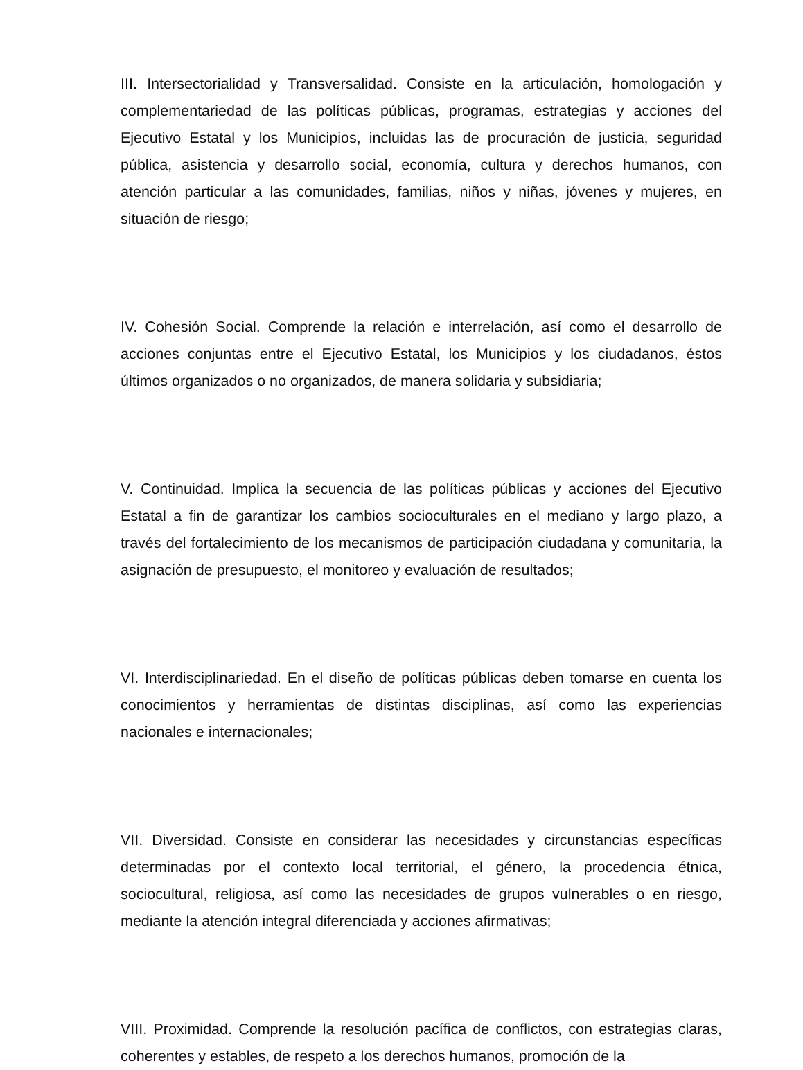III. Intersectorialidad y Transversalidad. Consiste en la articulación, homologación y complementariedad de las políticas públicas, programas, estrategias y acciones del Ejecutivo Estatal y los Municipios, incluidas las de procuración de justicia, seguridad pública, asistencia y desarrollo social, economía, cultura y derechos humanos, con atención particular a las comunidades, familias, niños y niñas, jóvenes y mujeres, en situación de riesgo;
IV. Cohesión Social. Comprende la relación e interrelación, así como el desarrollo de acciones conjuntas entre el Ejecutivo Estatal, los Municipios y los ciudadanos, éstos últimos organizados o no organizados, de manera solidaria y subsidiaria;
V. Continuidad. Implica la secuencia de las políticas públicas y acciones del Ejecutivo Estatal a fin de garantizar los cambios socioculturales en el mediano y largo plazo, a través del fortalecimiento de los mecanismos de participación ciudadana y comunitaria, la asignación de presupuesto, el monitoreo y evaluación de resultados;
VI. Interdisciplinariedad. En el diseño de políticas públicas deben tomarse en cuenta los conocimientos y herramientas de distintas disciplinas, así como las experiencias nacionales e internacionales;
VII. Diversidad. Consiste en considerar las necesidades y circunstancias específicas determinadas por el contexto local territorial, el género, la procedencia étnica, sociocultural, religiosa, así como las necesidades de grupos vulnerables o en riesgo, mediante la atención integral diferenciada y acciones afirmativas;
VIII. Proximidad. Comprende la resolución pacífica de conflictos, con estrategias claras, coherentes y estables, de respeto a los derechos humanos, promoción de la